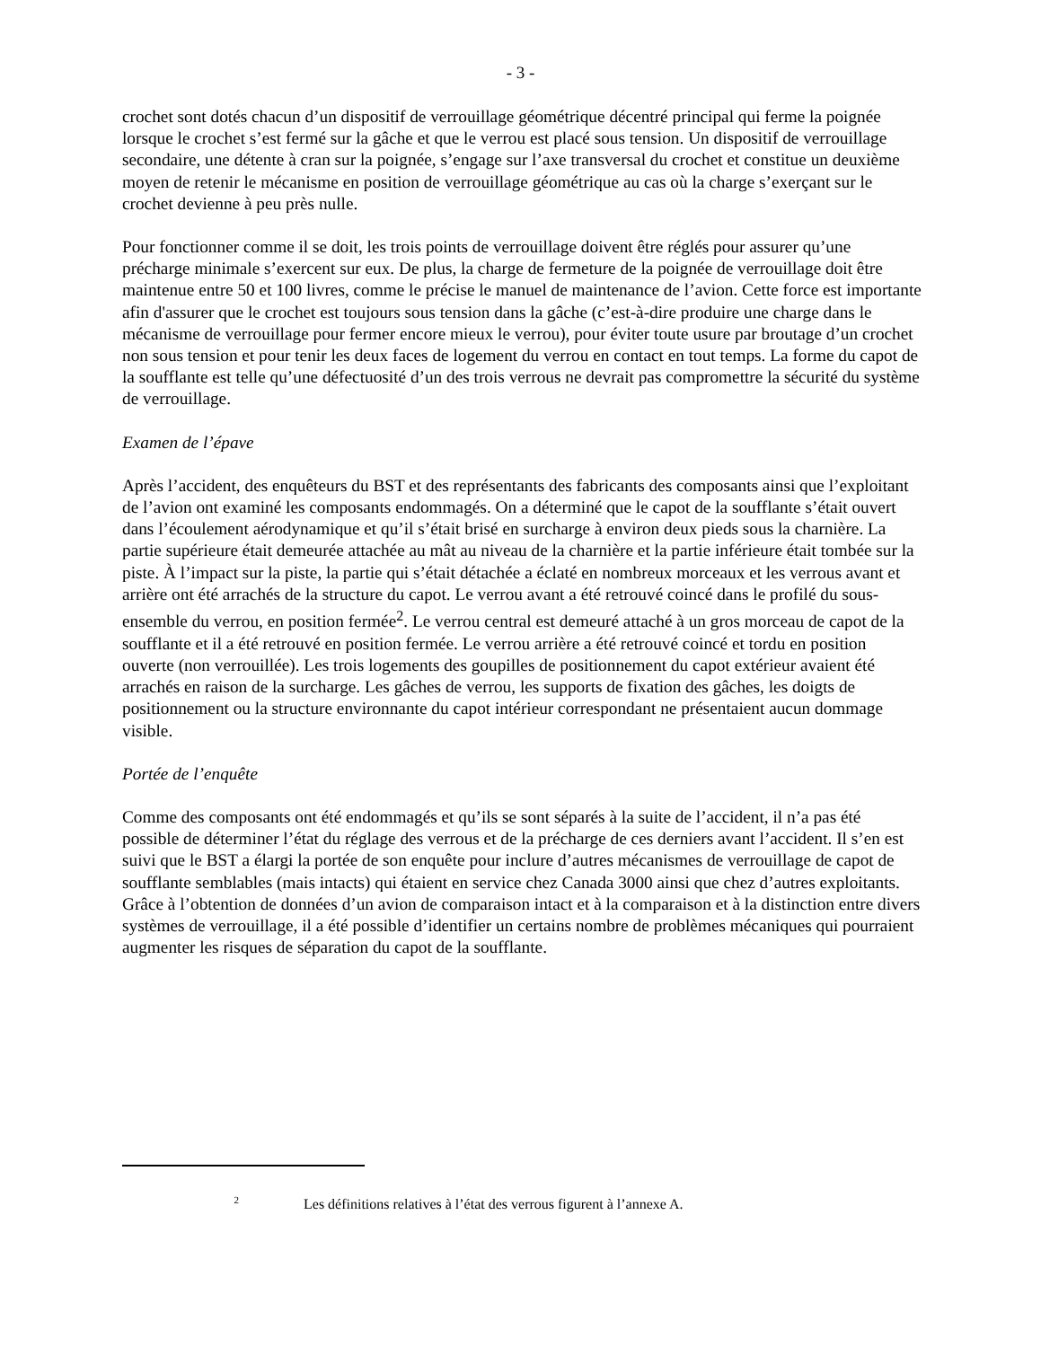- 3 -
crochet sont dotés chacun d’un dispositif de verrouillage géométrique décentré principal qui ferme la poignée lorsque le crochet s’est fermé sur la gâche et que le verrou est placé sous tension. Un dispositif de verrouillage secondaire, une détente à cran sur la poignée, s’engage sur l’axe transversal du crochet et constitue un deuxième moyen de retenir le mécanisme en position de verrouillage géométrique au cas où la charge s’exerçant sur le crochet devienne à peu près nulle.
Pour fonctionner comme il se doit, les trois points de verrouillage doivent être réglés pour assurer qu’une précharge minimale s’exercent sur eux. De plus, la charge de fermeture de la poignée de verrouillage doit être maintenue entre 50 et 100 livres, comme le précise le manuel de maintenance de l’avion. Cette force est importante afin d'assurer que le crochet est toujours sous tension dans la gâche (c’est-à-dire produire une charge dans le mécanisme de verrouillage pour fermer encore mieux le verrou), pour éviter toute usure par broutage d’un crochet non sous tension et pour tenir les deux faces de logement du verrou en contact en tout temps. La forme du capot de la soufflante est telle qu’une défectuosité d’un des trois verrous ne devrait pas compromettre la sécurité du système de verrouillage.
Examen de l’épave
Après l’accident, des enquêteurs du BST et des représentants des fabricants des composants ainsi que l’exploitant de l’avion ont examiné les composants endommagés. On a déterminé que le capot de la soufflante s’était ouvert dans l’écoulement aérodynamique et qu’il s’était brisé en surcharge à environ deux pieds sous la charnière. La partie supérieure était demeurée attachée au mât au niveau de la charnière et la partie inférieure était tombée sur la piste. À l’impact sur la piste, la partie qui s’était détachée a éclaté en nombreux morceaux et les verrous avant et arrière ont été arrachés de la structure du capot. Le verrou avant a été retrouvé coincé dans le profilé du sous-ensemble du verrou, en position fermée<sup>2</sup>. Le verrou central est demeuré attaché à un gros morceau de capot de la soufflante et il a été retrouvé en position fermée. Le verrou arrière a été retrouvé coincé et tordu en position ouverte (non verrouillée). Les trois logements des goupilles de positionnement du capot extérieur avaient été arrachés en raison de la surcharge. Les gâches de verrou, les supports de fixation des gâches, les doigts de positionnement ou la structure environnante du capot intérieur correspondant ne présentaient aucun dommage visible.
Portée de l’enquête
Comme des composants ont été endommagés et qu’ils se sont séparés à la suite de l’accident, il n’a pas été possible de déterminer l’état du réglage des verrous et de la précharge de ces derniers avant l’accident. Il s’en est suivi que le BST a élargi la portée de son enquête pour inclure d’autres mécanismes de verrouillage de capot de soufflante semblables (mais intacts) qui étaient en service chez Canada 3000 ainsi que chez d’autres exploitants. Grâce à l’obtention de données d’un avion de comparaison intact et à la comparaison et à la distinction entre divers systèmes de verrouillage, il a été possible d’identifier un certains nombre de problèmes mécaniques qui pourraient augmenter les risques de séparation du capot de la soufflante.
<sup>2</sup> Les définitions relatives à l’état des verrous figurent à l’annexe A.